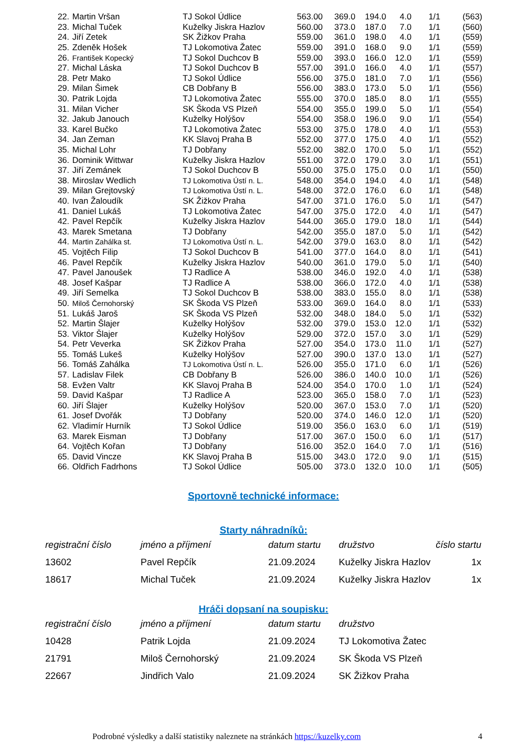| 22. | Martin Vršan | TJ Sokol Údlice | 563.00 | 369.0 | 194.0 | 4.0 | 1/1 | (563) |
| 23. | Michal Tuček | Kuželky Jiskra Hazlov | 560.00 | 373.0 | 187.0 | 7.0 | 1/1 | (560) |
| 24. | Jiří Zetek | SK Žižkov Praha | 559.00 | 361.0 | 198.0 | 4.0 | 1/1 | (559) |
| 25. | Zdeněk Hošek | TJ Lokomotiva Žatec | 559.00 | 391.0 | 168.0 | 9.0 | 1/1 | (559) |
| 26. | František Kopecký | TJ Sokol Duchcov B | 559.00 | 393.0 | 166.0 | 12.0 | 1/1 | (559) |
| 27. | Michal Láska | TJ Sokol Duchcov B | 557.00 | 391.0 | 166.0 | 4.0 | 1/1 | (557) |
| 28. | Petr Mako | TJ Sokol Údlice | 556.00 | 375.0 | 181.0 | 7.0 | 1/1 | (556) |
| 29. | Milan Šimek | CB Dobřany B | 556.00 | 383.0 | 173.0 | 5.0 | 1/1 | (556) |
| 30. | Patrik Lojda | TJ Lokomotiva Žatec | 555.00 | 370.0 | 185.0 | 8.0 | 1/1 | (555) |
| 31. | Milan Vicher | SK Škoda VS Plzeň | 554.00 | 355.0 | 199.0 | 5.0 | 1/1 | (554) |
| 32. | Jakub Janouch | Kuželky Holýšov | 554.00 | 358.0 | 196.0 | 9.0 | 1/1 | (554) |
| 33. | Karel Bučko | TJ Lokomotiva Žatec | 553.00 | 375.0 | 178.0 | 4.0 | 1/1 | (553) |
| 34. | Jan Zeman | KK Slavoj Praha B | 552.00 | 377.0 | 175.0 | 4.0 | 1/1 | (552) |
| 35. | Michal Lohr | TJ Dobřany | 552.00 | 382.0 | 170.0 | 5.0 | 1/1 | (552) |
| 36. | Dominik Wittwar | Kuželky Jiskra Hazlov | 551.00 | 372.0 | 179.0 | 3.0 | 1/1 | (551) |
| 37. | Jiří Zemánek | TJ Sokol Duchcov B | 550.00 | 375.0 | 175.0 | 0.0 | 1/1 | (550) |
| 38. | Miroslav Wedlich | TJ Lokomotiva Ústí n. L. | 548.00 | 354.0 | 194.0 | 4.0 | 1/1 | (548) |
| 39. | Milan Grejtovský | TJ Lokomotiva Ústí n. L. | 548.00 | 372.0 | 176.0 | 6.0 | 1/1 | (548) |
| 40. | Ivan Žaloudík | SK Žižkov Praha | 547.00 | 371.0 | 176.0 | 5.0 | 1/1 | (547) |
| 41. | Daniel Lukáš | TJ Lokomotiva Žatec | 547.00 | 375.0 | 172.0 | 4.0 | 1/1 | (547) |
| 42. | Pavel Repčík | Kuželky Jiskra Hazlov | 544.00 | 365.0 | 179.0 | 18.0 | 1/1 | (544) |
| 43. | Marek Smetana | TJ Dobřany | 542.00 | 355.0 | 187.0 | 5.0 | 1/1 | (542) |
| 44. | Martin Zahálka st. | TJ Lokomotiva Ústí n. L. | 542.00 | 379.0 | 163.0 | 8.0 | 1/1 | (542) |
| 45. | Vojtěch Filip | TJ Sokol Duchcov B | 541.00 | 377.0 | 164.0 | 8.0 | 1/1 | (541) |
| 46. | Pavel Repčík | Kuželky Jiskra Hazlov | 540.00 | 361.0 | 179.0 | 5.0 | 1/1 | (540) |
| 47. | Pavel Janoušek | TJ Radlice A | 538.00 | 346.0 | 192.0 | 4.0 | 1/1 | (538) |
| 48. | Josef Kašpar | TJ Radlice A | 538.00 | 366.0 | 172.0 | 4.0 | 1/1 | (538) |
| 49. | Jiří Semelka | TJ Sokol Duchcov B | 538.00 | 383.0 | 155.0 | 8.0 | 1/1 | (538) |
| 50. | Miloš Černohorský | SK Škoda VS Plzeň | 533.00 | 369.0 | 164.0 | 8.0 | 1/1 | (533) |
| 51. | Lukáš Jaroš | SK Škoda VS Plzeň | 532.00 | 348.0 | 184.0 | 5.0 | 1/1 | (532) |
| 52. | Martin Šlajer | Kuželky Holýšov | 532.00 | 379.0 | 153.0 | 12.0 | 1/1 | (532) |
| 53. | Viktor Šlajer | Kuželky Holýšov | 529.00 | 372.0 | 157.0 | 3.0 | 1/1 | (529) |
| 54. | Petr Veverka | SK Žižkov Praha | 527.00 | 354.0 | 173.0 | 11.0 | 1/1 | (527) |
| 55. | Tomáš Lukeš | Kuželky Holýšov | 527.00 | 390.0 | 137.0 | 13.0 | 1/1 | (527) |
| 56. | Tomáš Zahálka | TJ Lokomotiva Ústí n. L. | 526.00 | 355.0 | 171.0 | 6.0 | 1/1 | (526) |
| 57. | Ladislav Filek | CB Dobřany B | 526.00 | 386.0 | 140.0 | 10.0 | 1/1 | (526) |
| 58. | Evžen Valtr | KK Slavoj Praha B | 524.00 | 354.0 | 170.0 | 1.0 | 1/1 | (524) |
| 59. | David Kašpar | TJ Radlice A | 523.00 | 365.0 | 158.0 | 7.0 | 1/1 | (523) |
| 60. | Jiří Šlajer | Kuželky Holýšov | 520.00 | 367.0 | 153.0 | 7.0 | 1/1 | (520) |
| 61. | Josef Dvořák | TJ Dobřany | 520.00 | 374.0 | 146.0 | 12.0 | 1/1 | (520) |
| 62. | Vladimír Hurník | TJ Sokol Údlice | 519.00 | 356.0 | 163.0 | 6.0 | 1/1 | (519) |
| 63. | Marek Eisman | TJ Dobřany | 517.00 | 367.0 | 150.0 | 6.0 | 1/1 | (517) |
| 64. | Vojtěch Kořan | TJ Dobřany | 516.00 | 352.0 | 164.0 | 7.0 | 1/1 | (516) |
| 65. | David Vincze | KK Slavoj Praha B | 515.00 | 343.0 | 172.0 | 9.0 | 1/1 | (515) |
| 66. | Oldřich Fadrhons | TJ Sokol Údlice | 505.00 | 373.0 | 132.0 | 10.0 | 1/1 | (505) |
Sportovně technické informace:
Starty náhradníků:
| registrační číslo | jméno a příjmení | datum startu | družstvo | číslo startu |
| --- | --- | --- | --- | --- |
| 13602 | Pavel Repčík | 21.09.2024 | Kuželky Jiskra Hazlov | 1x |
| 18617 | Michal Tuček | 21.09.2024 | Kuželky Jiskra Hazlov | 1x |
Hráči dopsaní na soupisku:
| registrační číslo | jméno a příjmení | datum startu | družstvo |
| --- | --- | --- | --- |
| 10428 | Patrik Lojda | 21.09.2024 | TJ Lokomotiva Žatec |
| 21791 | Miloš Černohorský | 21.09.2024 | SK Škoda VS Plzeň |
| 22667 | Jindřich Valo | 21.09.2024 | SK Žižkov Praha |
Podrobné výsledky a další statistiky naleznete na stránkách https://kuzelky.com 4